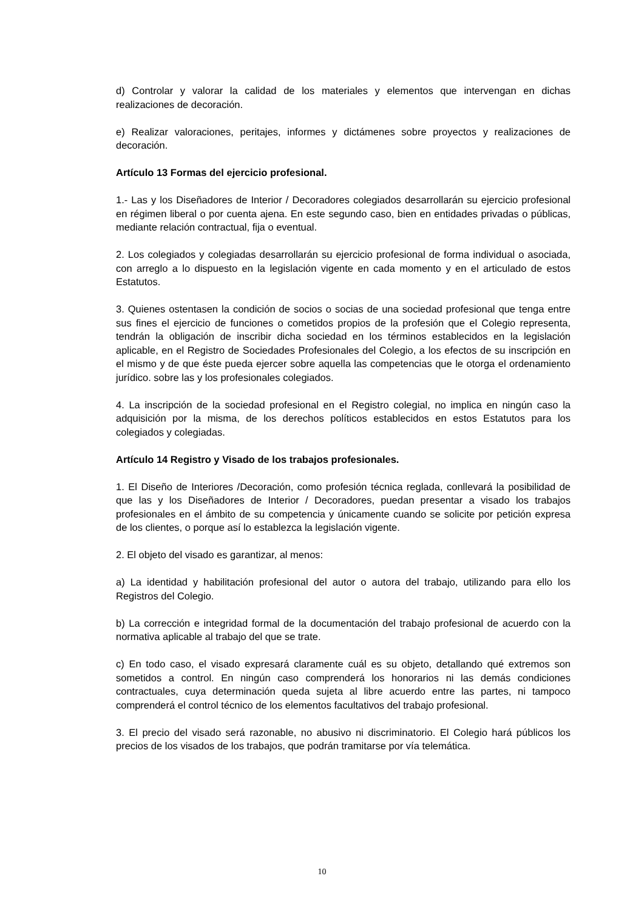d) Controlar y valorar la calidad de los materiales y elementos que intervengan en dichas realizaciones de decoración.
e) Realizar valoraciones, peritajes, informes y dictámenes sobre proyectos y realizaciones de decoración.
Artículo 13 Formas del ejercicio profesional.
1.- Las y los Diseñadores de Interior / Decoradores colegiados desarrollarán su ejercicio profesional en régimen liberal o por cuenta ajena. En este segundo caso, bien en entidades privadas o públicas, mediante relación contractual, fija o eventual.
2. Los colegiados y colegiadas desarrollarán su ejercicio profesional de forma individual o asociada, con arreglo a lo dispuesto en la legislación vigente en cada momento y en el articulado de estos Estatutos.
3. Quienes ostentasen la condición de socios o socias de una sociedad profesional que tenga entre sus fines el ejercicio de funciones o cometidos propios de la profesión que el Colegio representa, tendrán la obligación de inscribir dicha sociedad en los términos establecidos en la legislación aplicable, en el Registro de Sociedades Profesionales del Colegio, a los efectos de su inscripción en el mismo y de que éste pueda ejercer sobre aquella las competencias que le otorga el ordenamiento jurídico. sobre las y los profesionales colegiados.
4. La inscripción de la sociedad profesional en el Registro colegial, no implica en ningún caso la adquisición por la misma, de los derechos políticos establecidos en estos Estatutos para los colegiados y colegiadas.
Artículo 14 Registro y Visado de los trabajos profesionales.
1. El Diseño de Interiores /Decoración, como profesión técnica reglada, conllevará la posibilidad de que las y los Diseñadores de Interior / Decoradores, puedan presentar a visado los trabajos profesionales en el ámbito de su competencia y únicamente cuando se solicite por petición expresa de los clientes, o porque así lo establezca la legislación vigente.
2. El objeto del visado es garantizar, al menos:
a) La identidad y habilitación profesional del autor o autora del trabajo, utilizando para ello los Registros del Colegio.
b) La corrección e integridad formal de la documentación del trabajo profesional de acuerdo con la normativa aplicable al trabajo del que se trate.
c) En todo caso, el visado expresará claramente cuál es su objeto, detallando qué extremos son sometidos a control. En ningún caso comprenderá los honorarios ni las demás condiciones contractuales, cuya determinación queda sujeta al libre acuerdo entre las partes, ni tampoco comprenderá el control técnico de los elementos facultativos del trabajo profesional.
3. El precio del visado será razonable, no abusivo ni discriminatorio. El Colegio hará públicos los precios de los visados de los trabajos, que podrán tramitarse por vía telemática.
10